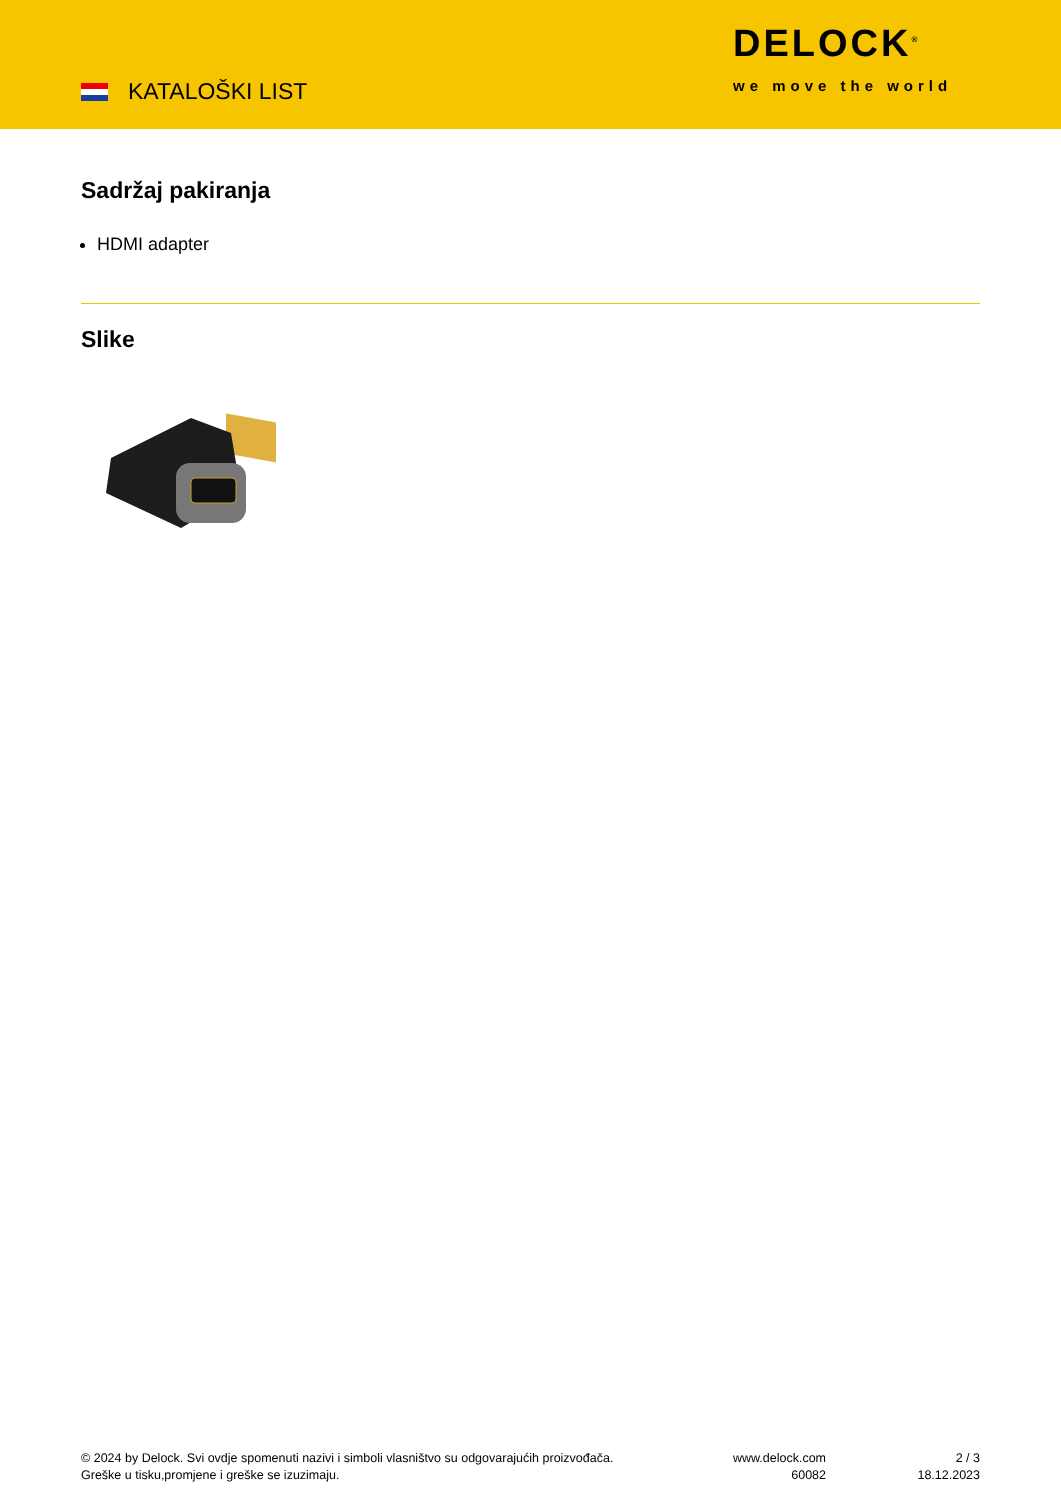KATALOŠKI LIST
DELOCK<sup>®</sup>
we move the world
Sadržaj pakiranja
HDMI adapter
Slike
© 2024 by Delock. Svi ovdje spomenuti nazivi i simboli vlasništvo su odgovarajućih proizvođača.
Greške u tisku,promjene i greške se izuzimaju.
www.delock.com
60082
2 / 3
18.12.2023